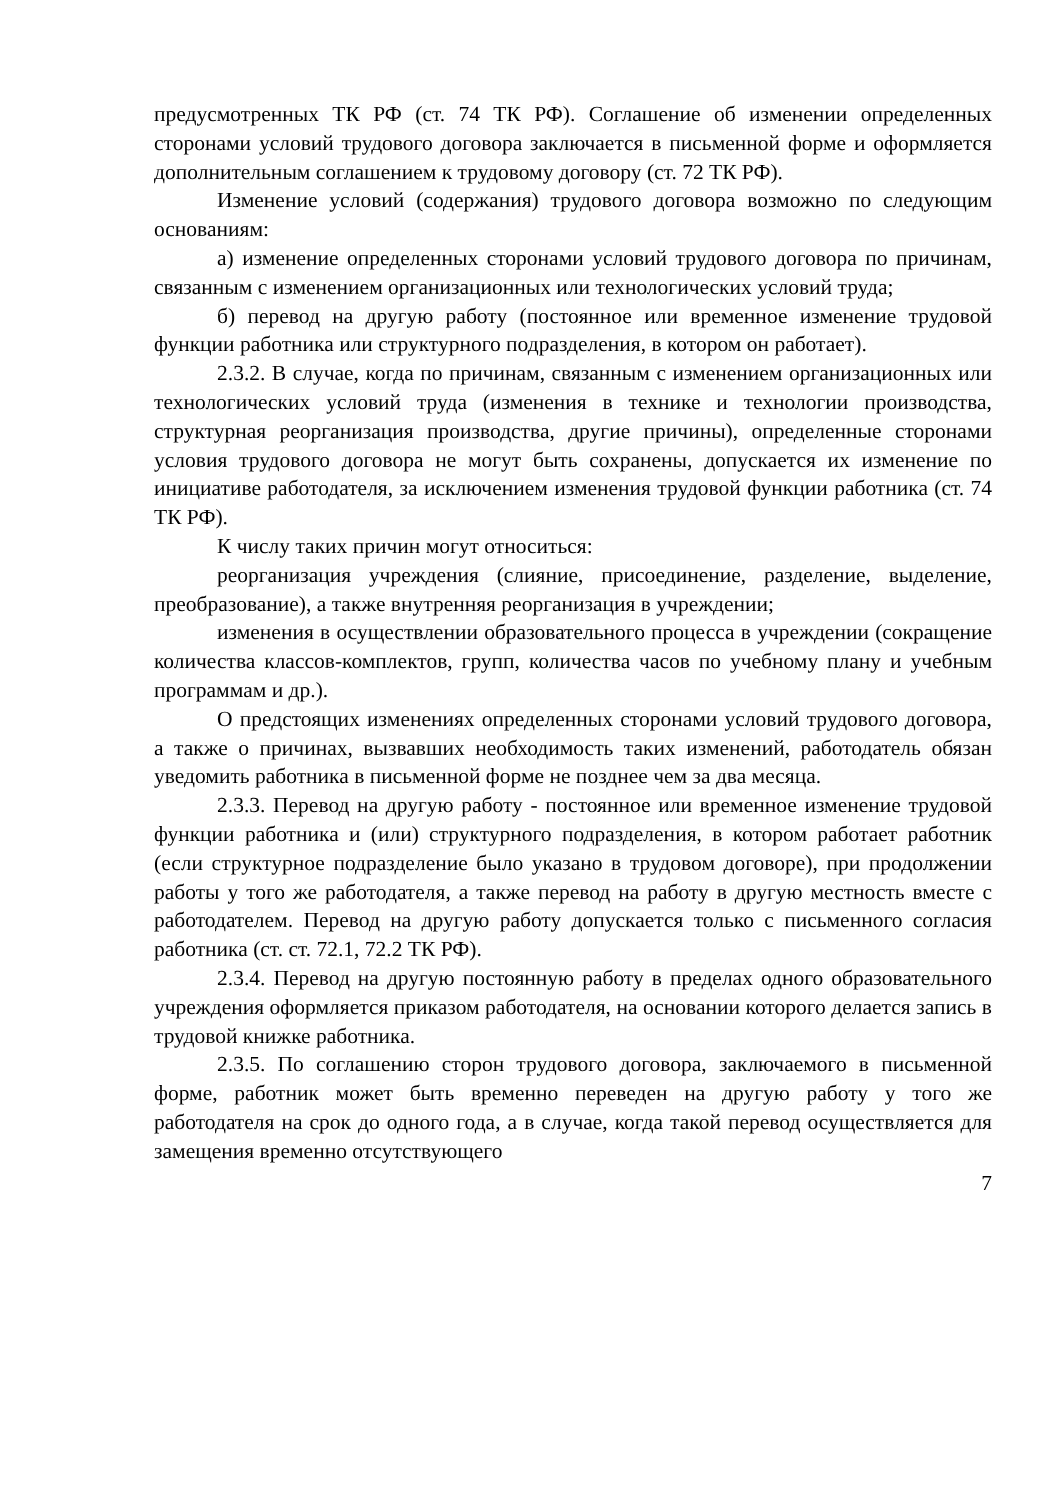предусмотренных ТК РФ (ст. 74 ТК РФ). Соглашение об изменении определенных сторонами условий трудового договора заключается в письменной форме и оформляется дополнительным соглашением к трудовому договору (ст. 72 ТК РФ).
Изменение условий (содержания) трудового договора возможно по следующим основаниям:
а) изменение определенных сторонами условий трудового договора по причинам, связанным с изменением организационных или технологических условий труда;
б) перевод на другую работу (постоянное или временное изменение трудовой функции работника или структурного подразделения, в котором он работает).
2.3.2. В случае, когда по причинам, связанным с изменением организационных или технологических условий труда (изменения в технике и технологии производства, структурная реорганизация производства, другие причины), определенные сторонами условия трудового договора не могут быть сохранены, допускается их изменение по инициативе работодателя, за исключением изменения трудовой функции работника (ст. 74 ТК РФ).
К числу таких причин могут относиться:
реорганизация учреждения (слияние, присоединение, разделение, выделение, преобразование), а также внутренняя реорганизация в учреждении;
изменения в осуществлении образовательного процесса в учреждении (сокращение количества классов-комплектов, групп, количества часов по учебному плану и учебным программам и др.).
О предстоящих изменениях определенных сторонами условий трудового договора, а также о причинах, вызвавших необходимость таких изменений, работодатель обязан уведомить работника в письменной форме не позднее чем за два месяца.
2.3.3. Перевод на другую работу - постоянное или временное изменение трудовой функции работника и (или) структурного подразделения, в котором работает работник (если структурное подразделение было указано в трудовом договоре), при продолжении работы у того же работодателя, а также перевод на работу в другую местность вместе с работодателем. Перевод на другую работу допускается только с письменного согласия работника (ст. ст. 72.1, 72.2 ТК РФ).
2.3.4. Перевод на другую постоянную работу в пределах одного образовательного учреждения оформляется приказом работодателя, на основании которого делается запись в трудовой книжке работника.
2.3.5. По соглашению сторон трудового договора, заключаемого в письменной форме, работник может быть временно переведен на другую работу у того же работодателя на срок до одного года, а в случае, когда такой перевод осуществляется для замещения временно отсутствующего
7